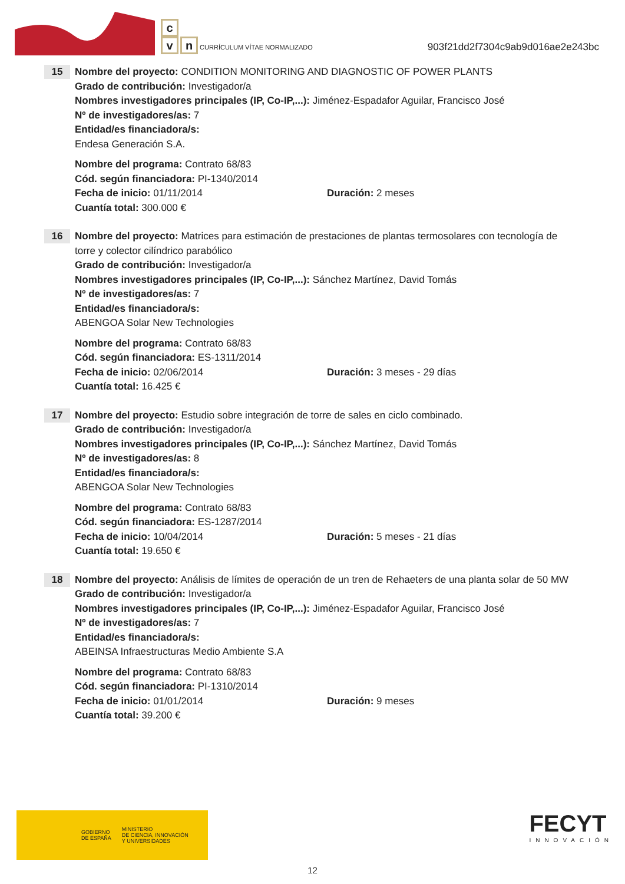c
v n CURRÍCULUM VÍTAE NORMALIZADO
903f21dd2f7304c9ab9d016ae2e243bc
15
Nombre del proyecto: CONDITION MONITORING AND DIAGNOSTIC OF POWER PLANTS
Grado de contribución: Investigador/a
Nombres investigadores principales (IP, Co-IP,...): Jiménez-Espadafor Aguilar, Francisco José
Nº de investigadores/as: 7
Entidad/es financiadora/s:
Endesa Generación S.A.
Nombre del programa: Contrato 68/83
Cód. según financiadora: PI-1340/2014
Fecha de inicio: 01/11/2014 Duración: 2 meses
Cuantía total: 300.000 €
16
Nombre del proyecto: Matrices para estimación de prestaciones de plantas termosolares con tecnología de torre y colector cilíndrico parabólico
Grado de contribución: Investigador/a
Nombres investigadores principales (IP, Co-IP,...): Sánchez Martínez, David Tomás
Nº de investigadores/as: 7
Entidad/es financiadora/s:
ABENGOA Solar New Technologies
Nombre del programa: Contrato 68/83
Cód. según financiadora: ES-1311/2014
Fecha de inicio: 02/06/2014 Duración: 3 meses - 29 días
Cuantía total: 16.425 €
17
Nombre del proyecto: Estudio sobre integración de torre de sales en ciclo combinado.
Grado de contribución: Investigador/a
Nombres investigadores principales (IP, Co-IP,...): Sánchez Martínez, David Tomás
Nº de investigadores/as: 8
Entidad/es financiadora/s:
ABENGOA Solar New Technologies
Nombre del programa: Contrato 68/83
Cód. según financiadora: ES-1287/2014
Fecha de inicio: 10/04/2014 Duración: 5 meses - 21 días
Cuantía total: 19.650 €
18
Nombre del proyecto: Análisis de límites de operación de un tren de Rehaeters de una planta solar de 50 MW
Grado de contribución: Investigador/a
Nombres investigadores principales (IP, Co-IP,...): Jiménez-Espadafor Aguilar, Francisco José
Nº de investigadores/as: 7
Entidad/es financiadora/s:
ABEINSA Infraestructuras Medio Ambiente S.A
Nombre del programa: Contrato 68/83
Cód. según financiadora: PI-1310/2014
Fecha de inicio: 01/01/2014 Duración: 9 meses
Cuantía total: 39.200 €
GOBIERNO
DE ESPAÑA MINISTERIO
DE CIENCIA, INNOVACIÓN
Y UNIVERSIDADES
FECYT
INNOVACIÓN
12